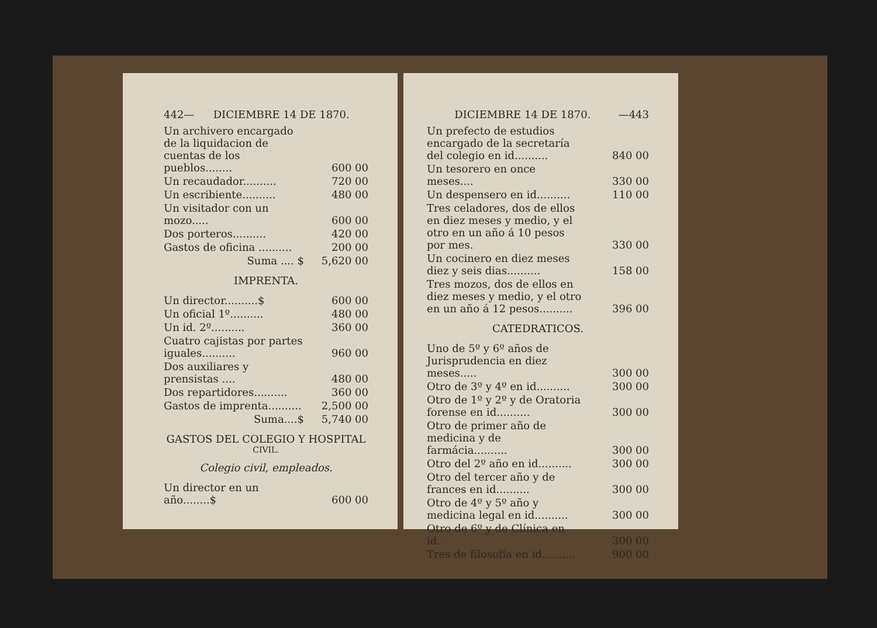442— DICIEMBRE 14 DE 1870.
| Un archivero encargado de la liquidacion de cuentas de los pueblos........ | 600 00 |
| Un recaudador.......... | 720 00 |
| Un escribiente.......... | 480 00 |
| Un visitador con un mozo..... | 600 00 |
| Dos porteros.......... | 420 00 |
| Gastos de oficina .......... | 200 00 |
| Suma .... $ | 5,620 00 |
IMPRENTA.
| Un director..........$ | 600 00 |
| Un oficial 1º.......... | 480 00 |
| Un id. 2º.......... | 360 00 |
| Cuatro cajistas por partes iguales.......... | 960 00 |
| Dos auxiliares y prensistas .... | 480 00 |
| Dos repartidores.......... | 360 00 |
| Gastos de imprenta.......... | 2,500 00 |
| Suma....$ | 5,740 00 |
GASTOS DEL COLEGIO Y HOSPITAL
CIVIL.
Colegio civil, empleados.
| Un director en un año........$ | 600 00 |
DICIEMBRE 14 DE 1870. —443
| Un prefecto de estudios encargado de la secretaría del colegio en id.......... | 840 00 |
| Un tesorero en once meses.... | 330 00 |
| Un despensero en id.......... | 110 00 |
| Tres celadores, dos de ellos en diez meses y medio, y el otro en un año á 10 pesos por mes. | 330 00 |
| Un cocinero en diez meses diez y seis dias.......... | 158 00 |
| Tres mozos, dos de ellos en diez meses y medio, y el otro en un año á 12 pesos.......... | 396 00 |
CATEDRATICOS.
| Uno de 5º y 6º años de Jurisprudencia en diez meses..... | 300 00 |
| Otro de 3º y 4º en id.......... | 300 00 |
| Otro de 1º y 2º y de Oratoria forense en id.......... | 300 00 |
| Otro de primer año de medicina y de farmácia.......... | 300 00 |
| Otro del 2º año en id.......... | 300 00 |
| Otro del tercer año y de frances en id.......... | 300 00 |
| Otro de 4º y 5º año y medicina legal en id.......... | 300 00 |
| Otro de 6º y de Clínica en id.. | 300 00 |
| Tres de filosofía en id.......... | 900 00 |